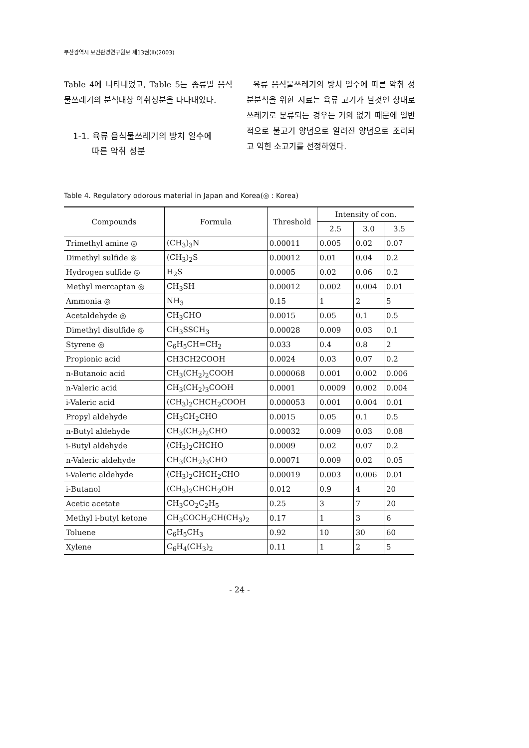부산광역시 보건환경연구원보 제13권(Ⅱ)(2003)
Table 4에 나타내었고, Table 5는 종류별 음식물쓰레기의 분석대상 악취성분을 나타내었다.
1-1. 육류 음식물쓰레기의 방치 일수에
따른 악취 성분
육류 음식물쓰레기의 방치 일수에 따른 악취 성분분석을 위한 시료는 육류 고기가 날것인 상태로 쓰레기로 분류되는 경우는 거의 없기 때문에 일반적으로 불고기 양념으로 알려진 양념으로 조리되고 익힌 소고기를 선정하였다.
Table 4. Regulatory odorous material in Japan and Korea(◎ : Korea)
| Compounds | Formula | Threshold | Intensity of con. | | |
| --- | --- | --- | --- | --- | --- |
| | | | 2.5 | 3.0 | 3.5 |
| Trimethyl amine ◎ | (CH<sub>3</sub>)<sub>3</sub>N | 0.00011 | 0.005 | 0.02 | 0.07 |
| Dimethyl sulfide ◎ | (CH<sub>3</sub>)<sub>2</sub>S | 0.00012 | 0.01 | 0.04 | 0.2 |
| Hydrogen sulfide ◎ | H<sub>2</sub>S | 0.0005 | 0.02 | 0.06 | 0.2 |
| Methyl mercaptan ◎ | CH<sub>3</sub>SH | 0.00012 | 0.002 | 0.004 | 0.01 |
| Ammonia ◎ | NH<sub>3</sub> | 0.15 | 1 | 2 | 5 |
| Acetaldehyde ◎ | CH<sub>3</sub>CHO | 0.0015 | 0.05 | 0.1 | 0.5 |
| Dimethyl disulfide ◎ | CH<sub>3</sub>SSCH<sub>3</sub> | 0.00028 | 0.009 | 0.03 | 0.1 |
| Styrene ◎ | C<sub>6</sub>H<sub>5</sub>CH=CH<sub>2</sub> | 0.033 | 0.4 | 0.8 | 2 |
| Propionic acid | CH3CH2COOH | 0.0024 | 0.03 | 0.07 | 0.2 |
| n-Butanoic acid | CH<sub>3</sub>(CH<sub>2</sub>)<sub>2</sub>COOH | 0.000068 | 0.001 | 0.002 | 0.006 |
| n-Valeric acid | CH<sub>3</sub>(CH<sub>2</sub>)<sub>3</sub>COOH | 0.0001 | 0.0009 | 0.002 | 0.004 |
| i-Valeric acid | (CH<sub>3</sub>)<sub>2</sub>CHCH<sub>2</sub>COOH | 0.000053 | 0.001 | 0.004 | 0.01 |
| Propyl aldehyde | CH<sub>3</sub>CH<sub>2</sub>CHO | 0.0015 | 0.05 | 0.1 | 0.5 |
| n-Butyl aldehyde | CH<sub>3</sub>(CH<sub>2</sub>)<sub>2</sub>CHO | 0.00032 | 0.009 | 0.03 | 0.08 |
| i-Butyl aldehyde | (CH<sub>3</sub>)<sub>2</sub>CHCHO | 0.0009 | 0.02 | 0.07 | 0.2 |
| n-Valeric aldehyde | CH<sub>3</sub>(CH<sub>2</sub>)<sub>3</sub>CHO | 0.00071 | 0.009 | 0.02 | 0.05 |
| i-Valeric aldehyde | (CH<sub>3</sub>)<sub>2</sub>CHCH<sub>2</sub>CHO | 0.00019 | 0.003 | 0.006 | 0.01 |
| i-Butanol | (CH<sub>3</sub>)<sub>2</sub>CHCH<sub>2</sub>OH | 0.012 | 0.9 | 4 | 20 |
| Acetic acetate | CH<sub>3</sub>CO<sub>2</sub>C<sub>2</sub>H<sub>5</sub> | 0.25 | 3 | 7 | 20 |
| Methyl i-butyl ketone | CH<sub>3</sub>COCH<sub>2</sub>CH(CH<sub>3</sub>)<sub>2</sub> | 0.17 | 1 | 3 | 6 |
| Toluene | C<sub>6</sub>H<sub>5</sub>CH<sub>3</sub> | 0.92 | 10 | 30 | 60 |
| Xylene | C<sub>6</sub>H<sub>4</sub>(CH<sub>3</sub>)<sub>2</sub> | 0.11 | 1 | 2 | 5 |
- 24 -